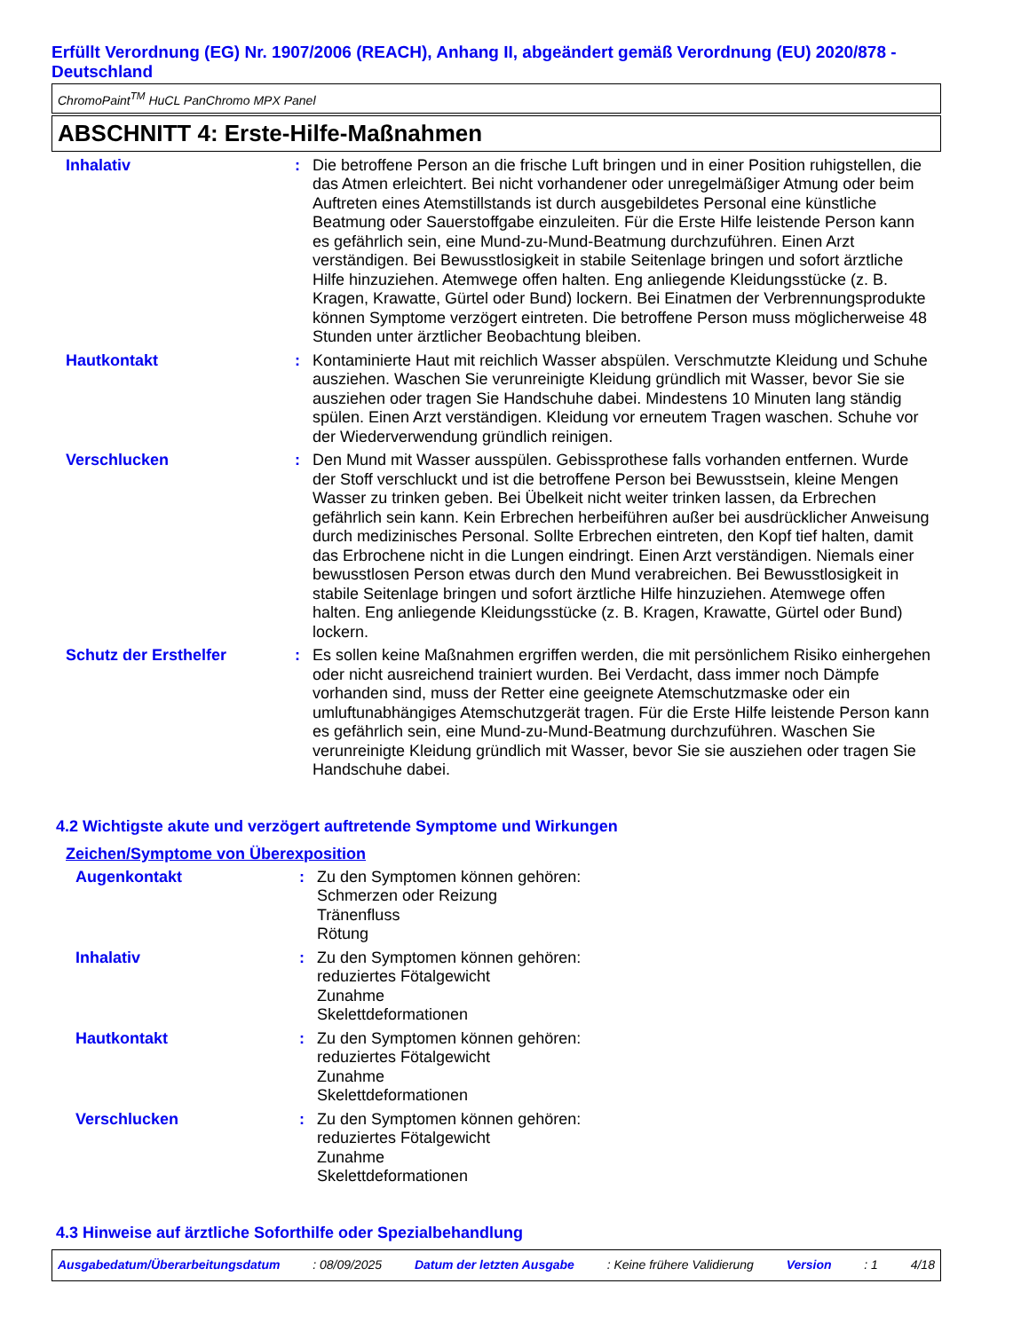Erfüllt Verordnung (EG) Nr. 1907/2006 (REACH), Anhang II, abgeändert gemäß Verordnung (EU) 2020/878 - Deutschland
ChromoPaint<sup>TM</sup> HuCL PanChromo MPX Panel
ABSCHNITT 4: Erste-Hilfe-Maßnahmen
Inhalativ : Die betroffene Person an die frische Luft bringen und in einer Position ruhigstellen, die das Atmen erleichtert. Bei nicht vorhandener oder unregelmäßiger Atmung oder beim Auftreten eines Atemstillstands ist durch ausgebildetes Personal eine künstliche Beatmung oder Sauerstoffgabe einzuleiten. Für die Erste Hilfe leistende Person kann es gefährlich sein, eine Mund-zu-Mund-Beatmung durchzuführen. Einen Arzt verständigen. Bei Bewusstlosigkeit in stabile Seitenlage bringen und sofort ärztliche Hilfe hinzuziehen. Atemwege offen halten. Eng anliegende Kleidungsstücke (z. B. Kragen, Krawatte, Gürtel oder Bund) lockern. Bei Einatmen der Verbrennungsprodukte können Symptome verzögert eintreten. Die betroffene Person muss möglicherweise 48 Stunden unter ärztlicher Beobachtung bleiben.
Hautkontakt : Kontaminierte Haut mit reichlich Wasser abspülen. Verschmutzte Kleidung und Schuhe ausziehen. Waschen Sie verunreinigte Kleidung gründlich mit Wasser, bevor Sie sie ausziehen oder tragen Sie Handschuhe dabei. Mindestens 10 Minuten lang ständig spülen. Einen Arzt verständigen. Kleidung vor erneutem Tragen waschen. Schuhe vor der Wiederverwendung gründlich reinigen.
Verschlucken : Den Mund mit Wasser ausspülen. Gebissprothese falls vorhanden entfernen. Wurde der Stoff verschluckt und ist die betroffene Person bei Bewusstsein, kleine Mengen Wasser zu trinken geben. Bei Übelkeit nicht weiter trinken lassen, da Erbrechen gefährlich sein kann. Kein Erbrechen herbeiführen außer bei ausdrücklicher Anweisung durch medizinisches Personal. Sollte Erbrechen eintreten, den Kopf tief halten, damit das Erbrochene nicht in die Lungen eindringt. Einen Arzt verständigen. Niemals einer bewusstlosen Person etwas durch den Mund verabreichen. Bei Bewusstlosigkeit in stabile Seitenlage bringen und sofort ärztliche Hilfe hinzuziehen. Atemwege offen halten. Eng anliegende Kleidungsstücke (z. B. Kragen, Krawatte, Gürtel oder Bund) lockern.
Schutz der Ersthelfer : Es sollen keine Maßnahmen ergriffen werden, die mit persönlichem Risiko einhergehen oder nicht ausreichend trainiert wurden. Bei Verdacht, dass immer noch Dämpfe vorhanden sind, muss der Retter eine geeignete Atemschutzmaske oder ein umluftunabhängiges Atemschutzgerät tragen. Für die Erste Hilfe leistende Person kann es gefährlich sein, eine Mund-zu-Mund-Beatmung durchzuführen. Waschen Sie verunreinigte Kleidung gründlich mit Wasser, bevor Sie sie ausziehen oder tragen Sie Handschuhe dabei.
4.2 Wichtigste akute und verzögert auftretende Symptome und Wirkungen
Zeichen/Symptome von Überexposition
Augenkontakt : Zu den Symptomen können gehören:
Schmerzen oder Reizung
Tränenfluss
Rötung
Inhalativ : Zu den Symptomen können gehören:
reduziertes Fötalgewicht
Zunahme
Skelettdeformationen
Hautkontakt : Zu den Symptomen können gehören:
reduziertes Fötalgewicht
Zunahme
Skelettdeformationen
Verschlucken : Zu den Symptomen können gehören:
reduziertes Fötalgewicht
Zunahme
Skelettdeformationen
4.3 Hinweise auf ärztliche Soforthilfe oder Spezialbehandlung
Ausgabedatum/Überarbeitungsdatum : 08/09/2025 Datum der letzten Ausgabe : Keine frühere Validierung Version : 1 4/18